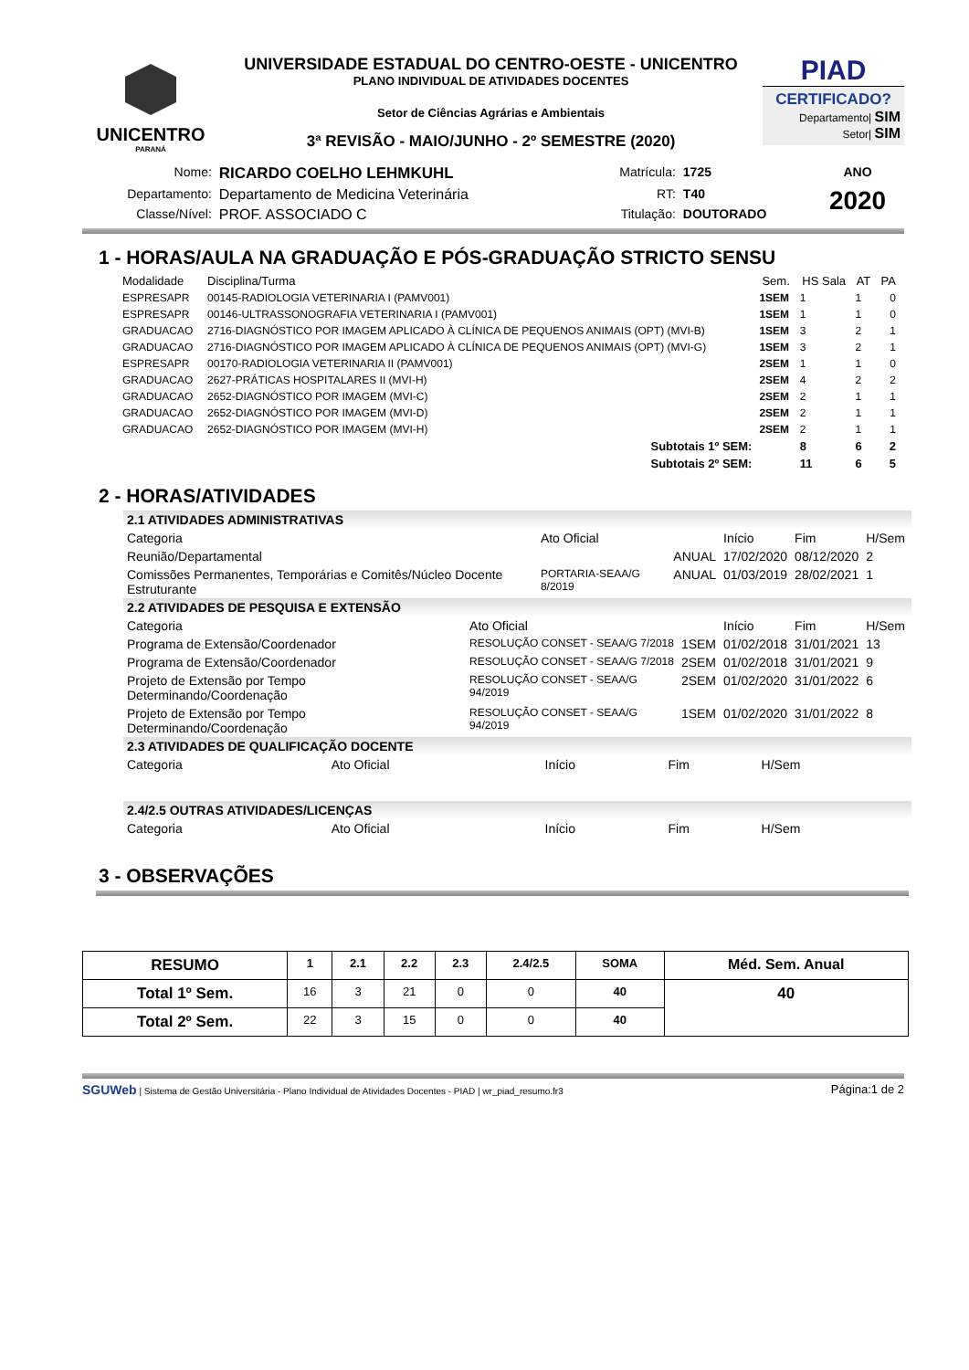UNICENTRO
PARANÁ
UNIVERSIDADE ESTADUAL DO CENTRO-OESTE - UNICENTRO
PLANO INDIVIDUAL DE ATIVIDADES DOCENTES
Setor de Ciências Agrárias e Ambientais
3ª REVISÃO - MAIO/JUNHO - 2º SEMESTRE (2020)
PIAD
CERTIFICADO?
Departamento| SIM
Setor| SIM
| Nome: | RICARDO COELHO LEHMKUHL | Matrícula: | 1725 | ANO |
| Departamento: | Departamento de Medicina Veterinária | RT: | T40 | 2020 |
| Classe/Nível: | PROF. ASSOCIADO C | Titulação: | DOUTORADO | |
1 - HORAS/AULA NA GRADUAÇÃO E PÓS-GRADUAÇÃO STRICTO SENSU
| Modalidade | Disciplina/Turma | Sem. | HS Sala | AT | PA |
| --- | --- | --- | --- | --- | --- |
| ESPRESAPR | 00145-RADIOLOGIA VETERINARIA I (PAMV001) | 1SEM | 1 | 1 | 0 |
| ESPRESAPR | 00146-ULTRASSONOGRAFIA VETERINARIA I (PAMV001) | 1SEM | 1 | 1 | 0 |
| GRADUACAO | 2716-DIAGNÓSTICO POR IMAGEM APLICADO À CLÍNICA DE PEQUENOS ANIMAIS (OPT) (MVI-B) | 1SEM | 3 | 2 | 1 |
| GRADUACAO | 2716-DIAGNÓSTICO POR IMAGEM APLICADO À CLÍNICA DE PEQUENOS ANIMAIS (OPT) (MVI-G) | 1SEM | 3 | 2 | 1 |
| ESPRESAPR | 00170-RADIOLOGIA VETERINARIA II (PAMV001) | 2SEM | 1 | 1 | 0 |
| GRADUACAO | 2627-PRÁTICAS HOSPITALARES II (MVI-H) | 2SEM | 4 | 2 | 2 |
| GRADUACAO | 2652-DIAGNÓSTICO POR IMAGEM (MVI-C) | 2SEM | 2 | 1 | 1 |
| GRADUACAO | 2652-DIAGNÓSTICO POR IMAGEM (MVI-D) | 2SEM | 2 | 1 | 1 |
| GRADUACAO | 2652-DIAGNÓSTICO POR IMAGEM (MVI-H) | 2SEM | 2 | 1 | 1 |
| | Subtotais 1º SEM: | | 8 | 6 | 2 |
| | Subtotais 2º SEM: | | 11 | 6 | 5 |
2 - HORAS/ATIVIDADES
2.1 ATIVIDADES ADMINISTRATIVAS
| Categoria | Ato Oficial | | Início | Fim | H/Sem |
| Reunião/Departamental | | ANUAL | 17/02/2020 | 08/12/2020 | 2 |
| Comissões Permanentes, Temporárias e Comitês/Núcleo Docente Estruturante | PORTARIA-SEAA/G 8/2019 | ANUAL | 01/03/2019 | 28/02/2021 | 1 |
2.2 ATIVIDADES DE PESQUISA E EXTENSÃO
| Categoria | Ato Oficial | | Início | Fim | H/Sem |
| Programa de Extensão/Coordenador | RESOLUÇÃO CONSET - SEAA/G 7/2018 | 1SEM | 01/02/2018 | 31/01/2021 | 13 |
| Programa de Extensão/Coordenador | RESOLUÇÃO CONSET - SEAA/G 7/2018 | 2SEM | 01/02/2018 | 31/01/2021 | 9 |
| Projeto de Extensão por Tempo Determinando/Coordenação | RESOLUÇÃO CONSET - SEAA/G 94/2019 | 2SEM | 01/02/2020 | 31/01/2022 | 6 |
| Projeto de Extensão por Tempo Determinando/Coordenação | RESOLUÇÃO CONSET - SEAA/G 94/2019 | 1SEM | 01/02/2020 | 31/01/2022 | 8 |
2.3 ATIVIDADES DE QUALIFICAÇÃO DOCENTE
| Categoria | Ato Oficial | Início | Fim | H/Sem |
2.4/2.5 OUTRAS ATIVIDADES/LICENÇAS
| Categoria | Ato Oficial | Início | Fim | H/Sem |
3 - OBSERVAÇÕES
| RESUMO | 1 | 2.1 | 2.2 | 2.3 | 2.4/2.5 | SOMA | Méd. Sem. Anual |
| --- | --- | --- | --- | --- | --- | --- | --- |
| Total 1º Sem. | 16 | 3 | 21 | 0 | 0 | 40 | 40 |
| Total 2º Sem. | 22 | 3 | 15 | 0 | 0 | 40 | |
SGUWeb | Sistema de Gestão Universitária - Plano Individual de Atividades Docentes - PIAD | wr_piad_resumo.fr3 Página:1 de 2